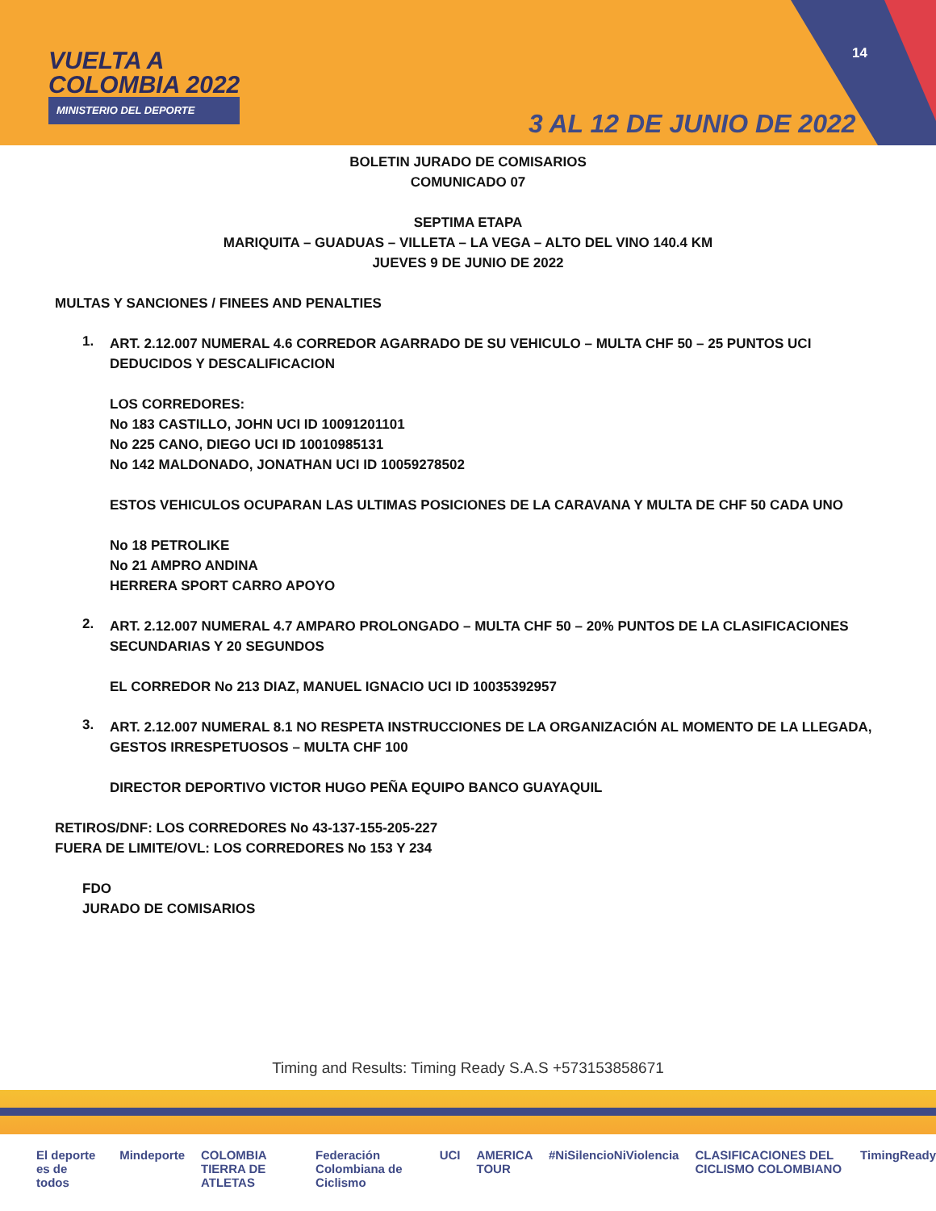VUELTA A
COLOMBIA 2022
MINISTERIO DEL DEPORTE
14
3 AL 12 DE JUNIO DE 2022
BOLETIN JURADO DE COMISARIOS
COMUNICADO 07
SEPTIMA ETAPA
MARIQUITA – GUADUAS – VILLETA – LA VEGA – ALTO DEL VINO 140.4 KM
JUEVES 9 DE JUNIO DE 2022
MULTAS Y SANCIONES / FINEES AND PENALTIES
1.
ART. 2.12.007 NUMERAL 4.6 CORREDOR AGARRADO DE SU VEHICULO – MULTA CHF 50 – 25 PUNTOS UCI DEDUCIDOS Y DESCALIFICACION
LOS CORREDORES:
No 183 CASTILLO, JOHN UCI ID 10091201101
No 225 CANO, DIEGO UCI ID 10010985131
No 142 MALDONADO, JONATHAN UCI ID 10059278502
ESTOS VEHICULOS OCUPARAN LAS ULTIMAS POSICIONES DE LA CARAVANA Y MULTA DE CHF 50 CADA UNO
No 18 PETROLIKE
No 21 AMPRO ANDINA
HERRERA SPORT CARRO APOYO
2.
ART. 2.12.007 NUMERAL 4.7 AMPARO PROLONGADO – MULTA CHF 50 – 20% PUNTOS DE LA CLASIFICACIONES SECUNDARIAS Y 20 SEGUNDOS
EL CORREDOR No 213 DIAZ, MANUEL IGNACIO UCI ID 10035392957
3.
ART. 2.12.007 NUMERAL 8.1 NO RESPETA INSTRUCCIONES DE LA ORGANIZACIÓN AL MOMENTO DE LA LLEGADA, GESTOS IRRESPETUOSOS – MULTA CHF 100
DIRECTOR DEPORTIVO VICTOR HUGO PEÑA EQUIPO BANCO GUAYAQUIL
RETIROS/DNF: LOS CORREDORES No 43-137-155-205-227
FUERA DE LIMITE/OVL: LOS CORREDORES No 153 Y 234
FDO
JURADO DE COMISARIOS
Timing and Results: Timing Ready S.A.S +573153858671
El deporte es de todos Mindeporte COLOMBIA TIERRA DE ATLETAS Federación Colombiana de Ciclismo UCI AMERICA TOUR #NiSilencioNiViolencia CLASIFICACIONES DEL CICLISMO COLOMBIANO TimingReady